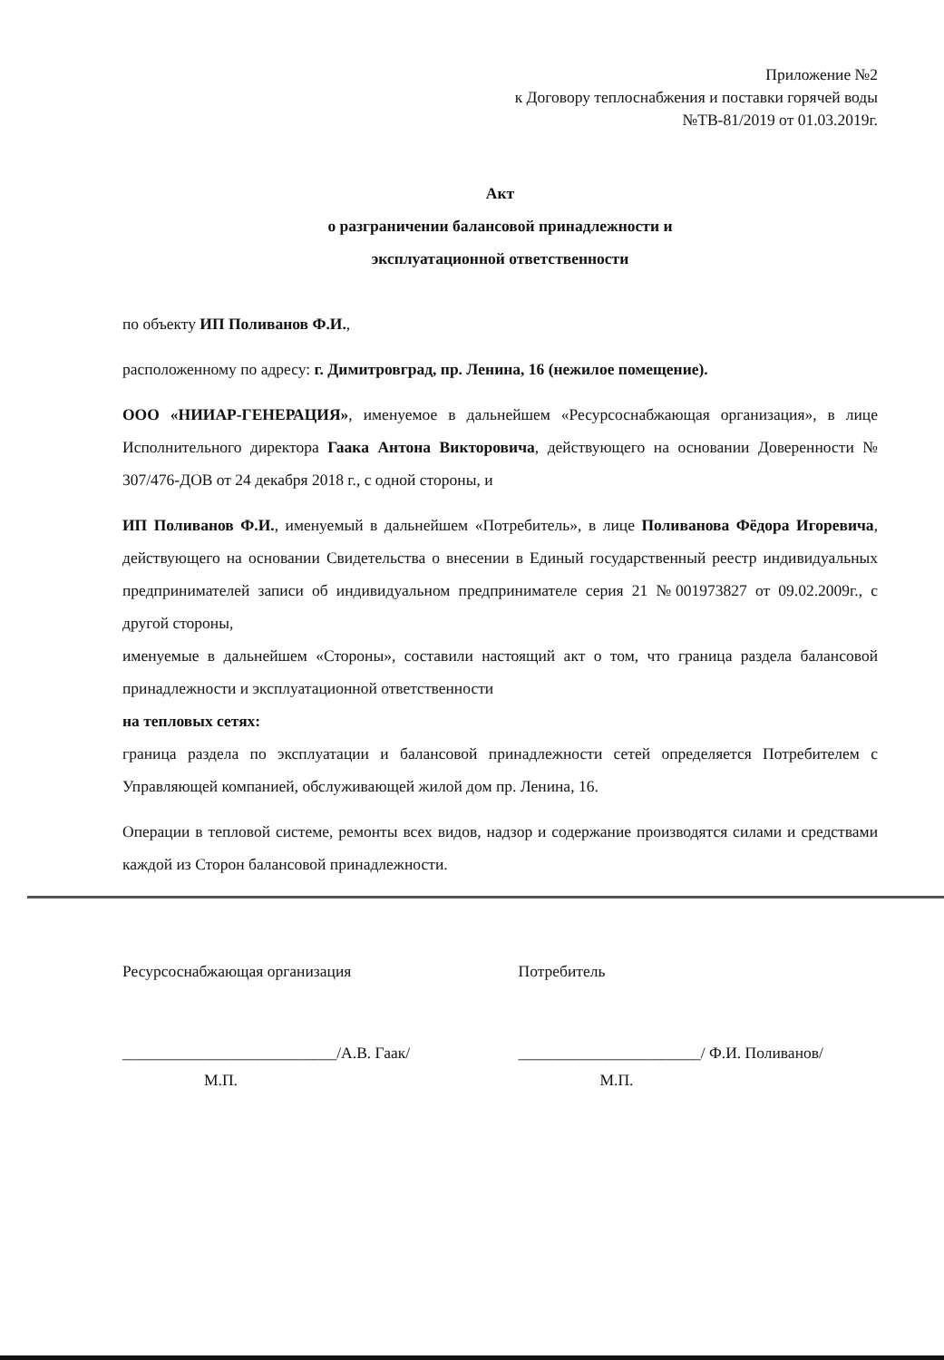Приложение №2
к Договору теплоснабжения и поставки горячей воды
№ТВ-81/2019 от 01.03.2019г.
Акт
о разграничении балансовой принадлежности и
эксплуатационной ответственности
по объекту ИП Поливанов Ф.И.,
расположенному по адресу: г. Димитровград, пр. Ленина, 16 (нежилое помещение).
ООО «НИИАР-ГЕНЕРАЦИЯ», именуемое в дальнейшем «Ресурсоснабжающая организация», в лице Исполнительного директора Гаака Антона Викторовича, действующего на основании Доверенности № 307/476-ДОВ от 24 декабря 2018 г., с одной стороны, и
ИП Поливанов Ф.И., именуемый в дальнейшем «Потребитель», в лице Поливанова Фёдора Игоревича, действующего на основании Свидетельства о внесении в Единый государственный реестр индивидуальных предпринимателей записи об индивидуальном предпринимателе серия 21 №001973827 от 09.02.2009г., с другой стороны,
именуемые в дальнейшем «Стороны», составили настоящий акт о том, что граница раздела балансовой принадлежности и эксплуатационной ответственности
на тепловых сетях:
граница раздела по эксплуатации и балансовой принадлежности сетей определяется Потребителем с Управляющей компанией, обслуживающей жилой дом пр. Ленина, 16.
Операции в тепловой системе, ремонты всех видов, надзор и содержание производятся силами и средствами каждой из Сторон балансовой принадлежности.
Ресурсоснабжающая организация
___________________________/А.В. Гаак/
М.П.
Потребитель
_______________________/ Ф.И. Поливанов/
М.П.